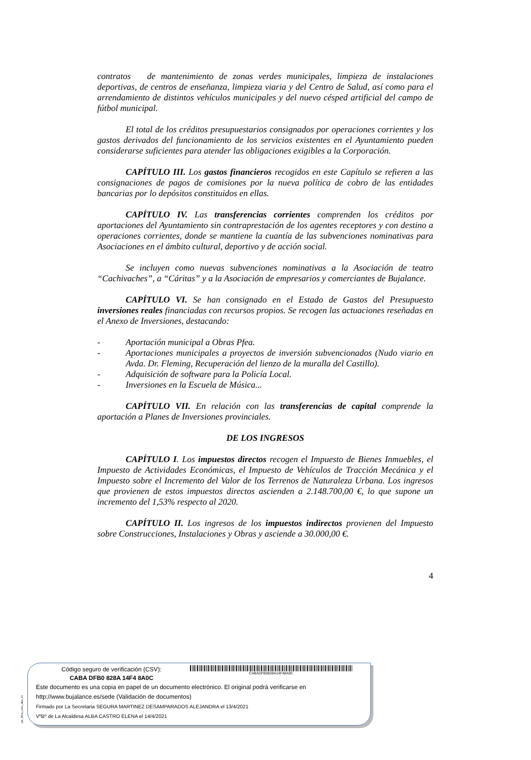contratos de mantenimiento de zonas verdes municipales, limpieza de instalaciones deportivas, de centros de enseñanza, limpieza viaria y del Centro de Salud, así como para el arrendamiento de distintos vehículos municipales y del nuevo césped artificial del campo de fútbol municipal.
El total de los créditos presupuestarios consignados por operaciones corrientes y los gastos derivados del funcionamiento de los servicios existentes en el Ayuntamiento pueden considerarse suficientes para atender las obligaciones exigibles a la Corporación.
CAPÍTULO III. Los gastos financieros recogidos en este Capítulo se refieren a las consignaciones de pagos de comisiones por la nueva política de cobro de las entidades bancarias por lo depósitos constituidos en ellas.
CAPÍTULO IV. Las transferencias corrientes comprenden los créditos por aportaciones del Ayuntamiento sin contraprestación de los agentes receptores y con destino a operaciones corrientes, donde se mantiene la cuantía de las subvenciones nominativas para Asociaciones en el ámbito cultural, deportivo y de acción social.
Se incluyen como nuevas subvenciones nominativas a la Asociación de teatro “Cachivaches”, a “Cáritas” y a la Asociación de empresarios y comerciantes de Bujalance.
CAPÍTULO VI. Se han consignado en el Estado de Gastos del Presupuesto inversiones reales financiadas con recursos propios. Se recogen las actuaciones reseñadas en el Anexo de Inversiones, destacando:
- Aportación municipal a Obras Pfea.
- Aportaciones municipales a proyectos de inversión subvencionados (Nudo viario en Avda. Dr. Fleming, Recuperación del lienzo de la muralla del Castillo).
- Adquisición de software para la Policía Local.
- Inversiones en la Escuela de Música...
CAPÍTULO VII. En relación con las transferencias de capital comprende la aportación a Planes de Inversiones provinciales.
DE LOS INGRESOS
CAPÍTULO I. Los impuestos directos recogen el Impuesto de Bienes Inmuebles, el Impuesto de Actividades Económicas, el Impuesto de Vehículos de Tracción Mecánica y el Impuesto sobre el Incremento del Valor de los Terrenos de Naturaleza Urbana. Los ingresos que provienen de estos impuestos directos ascienden a 2.148.700,00 €, lo que supone un incremento del 1,53% respecto al 2020.
CAPÍTULO II. Los ingresos de los impuestos indirectos provienen del Impuesto sobre Construcciones, Instalaciones y Obras y asciende a 30.000,00 €.
4
pie_firma_corto_dipu_01
Código seguro de verificación (CSV):
CABA DFB0 828A 14F4 8A0C
CABADFB0828A14F48A0C
Este documento es una copia en papel de un documento electrónico. El original podrá verificarse en
http://www.bujalance.es/sede (Validación de documentos)
Firmado por La Secretaria SEGURA MARTINEZ DESAMPARADOS ALEJANDRA el 13/4/2021
VºBº de La Alcaldesa ALBA CASTRO ELENA el 14/4/2021